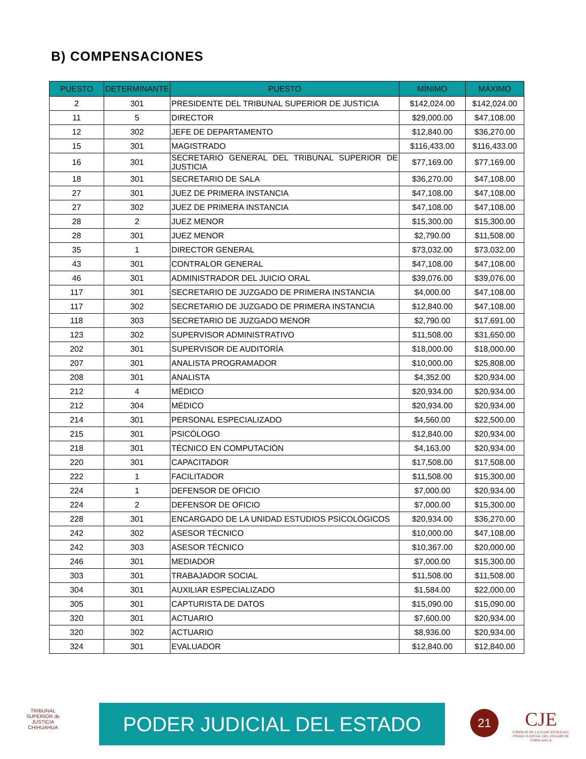B) COMPENSACIONES
| PUESTO | DETERMINANTE | PUESTO | MÍNIMO | MÁXIMO |
| --- | --- | --- | --- | --- |
| 2 | 301 | PRESIDENTE DEL TRIBUNAL SUPERIOR DE JUSTICIA | $142,024.00 | $142,024.00 |
| 11 | 5 | DIRECTOR | $29,000.00 | $47,108.00 |
| 12 | 302 | JEFE DE DEPARTAMENTO | $12,840.00 | $36,270.00 |
| 15 | 301 | MAGISTRADO | $116,433.00 | $116,433.00 |
| 16 | 301 | SECRETARIO GENERAL DEL TRIBUNAL SUPERIOR DE JUSTICIA | $77,169.00 | $77,169.00 |
| 18 | 301 | SECRETARIO DE SALA | $36,270.00 | $47,108.00 |
| 27 | 301 | JUEZ DE PRIMERA INSTANCIA | $47,108.00 | $47,108.00 |
| 27 | 302 | JUEZ DE PRIMERA INSTANCIA | $47,108.00 | $47,108.00 |
| 28 | 2 | JUEZ MENOR | $15,300.00 | $15,300.00 |
| 28 | 301 | JUEZ MENOR | $2,790.00 | $11,508.00 |
| 35 | 1 | DIRECTOR GENERAL | $73,032.00 | $73,032.00 |
| 43 | 301 | CONTRALOR GENERAL | $47,108.00 | $47,108.00 |
| 46 | 301 | ADMINISTRADOR DEL JUICIO ORAL | $39,076.00 | $39,076.00 |
| 117 | 301 | SECRETARIO DE JUZGADO DE PRIMERA INSTANCIA | $4,000.00 | $47,108.00 |
| 117 | 302 | SECRETARIO DE JUZGADO DE PRIMERA INSTANCIA | $12,840.00 | $47,108.00 |
| 118 | 303 | SECRETARIO DE JUZGADO MENOR | $2,790.00 | $17,691.00 |
| 123 | 302 | SUPERVISOR ADMINISTRATIVO | $11,508.00 | $31,650.00 |
| 202 | 301 | SUPERVISOR DE AUDITORÍA | $18,000.00 | $18,000.00 |
| 207 | 301 | ANALISTA PROGRAMADOR | $10,000.00 | $25,808.00 |
| 208 | 301 | ANALISTA | $4,352.00 | $20,934.00 |
| 212 | 4 | MÉDICO | $20,934.00 | $20,934.00 |
| 212 | 304 | MÉDICO | $20,934.00 | $20,934.00 |
| 214 | 301 | PERSONAL ESPECIALIZADO | $4,560.00 | $22,500.00 |
| 215 | 301 | PSICÓLOGO | $12,840.00 | $20,934.00 |
| 218 | 301 | TÉCNICO EN COMPUTACIÓN | $4,163.00 | $20,934.00 |
| 220 | 301 | CAPACITADOR | $17,508.00 | $17,508.00 |
| 222 | 1 | FACILITADOR | $11,508.00 | $15,300.00 |
| 224 | 1 | DEFENSOR DE OFICIO | $7,000.00 | $20,934.00 |
| 224 | 2 | DEFENSOR DE OFICIO | $7,000.00 | $15,300.00 |
| 228 | 301 | ENCARGADO DE LA UNIDAD ESTUDIOS PSICOLÓGICOS | $20,934.00 | $36,270.00 |
| 242 | 302 | ASESOR TÉCNICO | $10,000.00 | $47,108.00 |
| 242 | 303 | ASESOR TÉCNICO | $10,367.00 | $20,000.00 |
| 246 | 301 | MEDIADOR | $7,000.00 | $15,300.00 |
| 303 | 301 | TRABAJADOR SOCIAL | $11,508.00 | $11,508.00 |
| 304 | 301 | AUXILIAR ESPECIALIZADO | $1,584.00 | $22,000.00 |
| 305 | 301 | CAPTURISTA DE DATOS | $15,090.00 | $15,090.00 |
| 320 | 301 | ACTUARIO | $7,600.00 | $20,934.00 |
| 320 | 302 | ACTUARIO | $8,936.00 | $20,934.00 |
| 324 | 301 | EVALUADOR | $12,840.00 | $12,840.00 |
TRIBUNAL SUPERIOR de JUSTICIA CHIHUAHUA
PODER JUDICIAL DEL ESTADO 21
CJE
CONSEJO DE LA JUDICATURA DEL PODER JUDICIAL DEL ESTADO DE CHIHUAHUA